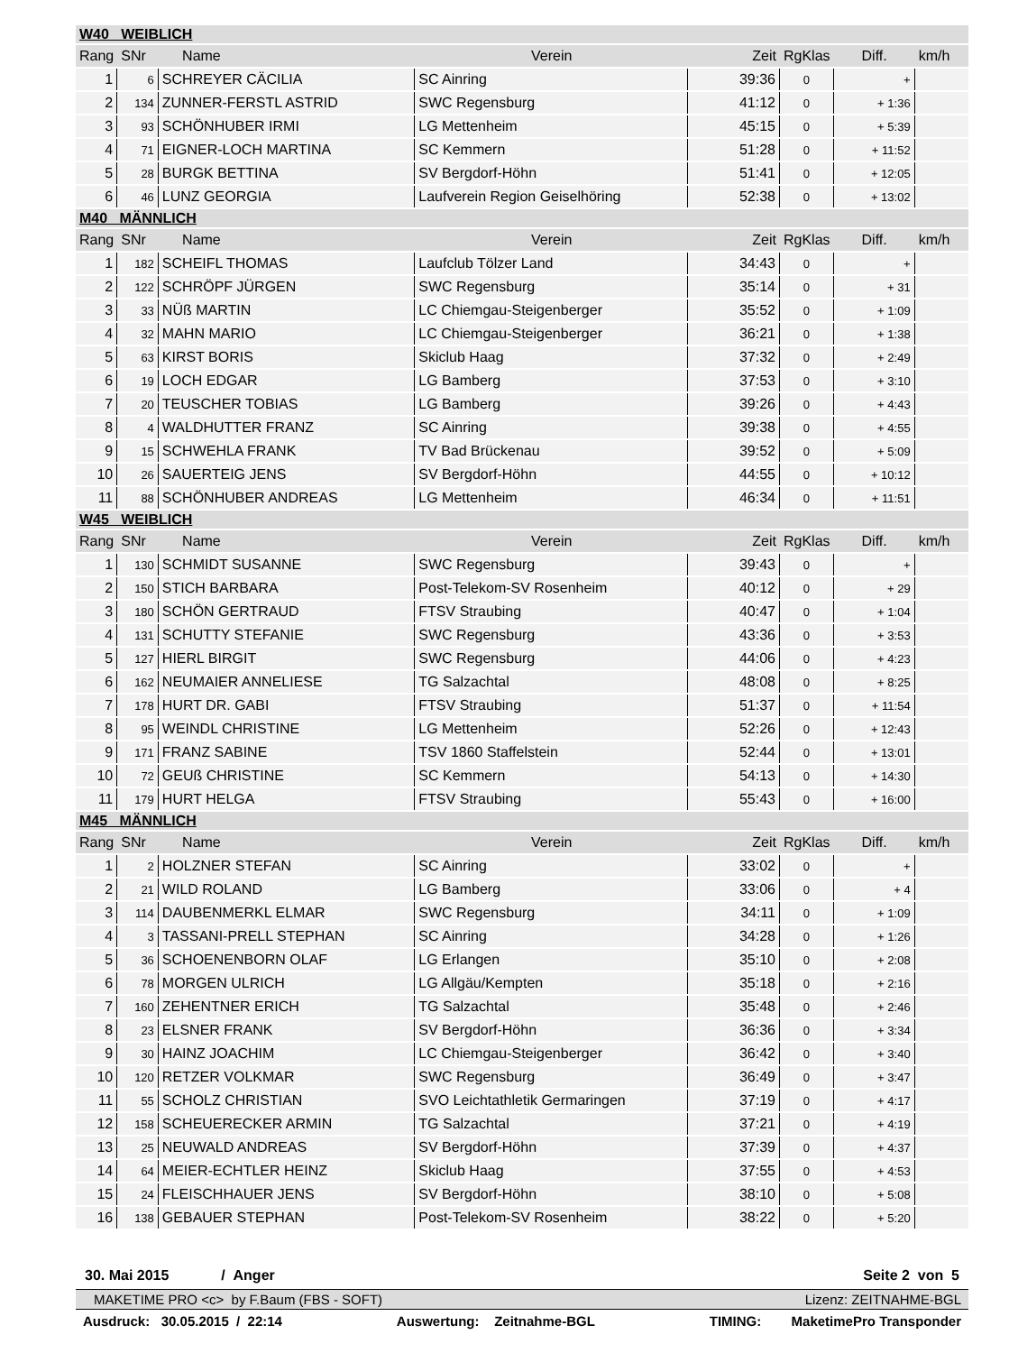| W40 WEIBLICH | | | | | | | |
| Rang | SNr | Name | Verein | Zeit | RgKlas | Diff. | km/h |
| 1 | 6 | SCHREYER CÄCILIA | SC Ainring | 39:36 | 0 | + | |
| 2 | 134 | ZUNNER-FERSTL ASTRID | SWC Regensburg | 41:12 | 0 | + 1:36 | |
| 3 | 93 | SCHÖNHUBER IRMI | LG Mettenheim | 45:15 | 0 | + 5:39 | |
| 4 | 71 | EIGNER-LOCH MARTINA | SC Kemmern | 51:28 | 0 | + 11:52 | |
| 5 | 28 | BURGK BETTINA | SV Bergdorf-Höhn | 51:41 | 0 | + 12:05 | |
| 6 | 46 | LUNZ GEORGIA | Laufverein Region Geiselhöring | 52:38 | 0 | + 13:02 | |
| M40 MÄNNLICH | | | | | | | |
| Rang | SNr | Name | Verein | Zeit | RgKlas | Diff. | km/h |
| 1 | 182 | SCHEIFL THOMAS | Laufclub Tölzer Land | 34:43 | 0 | + | |
| 2 | 122 | SCHRÖPF JÜRGEN | SWC Regensburg | 35:14 | 0 | + 31 | |
| 3 | 33 | NÜß MARTIN | LC Chiemgau-Steigenberger | 35:52 | 0 | + 1:09 | |
| 4 | 32 | MAHN MARIO | LC Chiemgau-Steigenberger | 36:21 | 0 | + 1:38 | |
| 5 | 63 | KIRST BORIS | Skiclub Haag | 37:32 | 0 | + 2:49 | |
| 6 | 19 | LOCH EDGAR | LG Bamberg | 37:53 | 0 | + 3:10 | |
| 7 | 20 | TEUSCHER TOBIAS | LG Bamberg | 39:26 | 0 | + 4:43 | |
| 8 | 4 | WALDHUTTER FRANZ | SC Ainring | 39:38 | 0 | + 4:55 | |
| 9 | 15 | SCHWEHLA FRANK | TV Bad Brückenau | 39:52 | 0 | + 5:09 | |
| 10 | 26 | SAUERTEIG JENS | SV Bergdorf-Höhn | 44:55 | 0 | + 10:12 | |
| 11 | 88 | SCHÖNHUBER ANDREAS | LG Mettenheim | 46:34 | 0 | + 11:51 | |
| W45 WEIBLICH | | | | | | | |
| Rang | SNr | Name | Verein | Zeit | RgKlas | Diff. | km/h |
| 1 | 130 | SCHMIDT SUSANNE | SWC Regensburg | 39:43 | 0 | + | |
| 2 | 150 | STICH BARBARA | Post-Telekom-SV Rosenheim | 40:12 | 0 | + 29 | |
| 3 | 180 | SCHÖN GERTRAUD | FTSV Straubing | 40:47 | 0 | + 1:04 | |
| 4 | 131 | SCHUTTY STEFANIE | SWC Regensburg | 43:36 | 0 | + 3:53 | |
| 5 | 127 | HIERL BIRGIT | SWC Regensburg | 44:06 | 0 | + 4:23 | |
| 6 | 162 | NEUMAIER ANNELIESE | TG Salzachtal | 48:08 | 0 | + 8:25 | |
| 7 | 178 | HURT DR. GABI | FTSV Straubing | 51:37 | 0 | + 11:54 | |
| 8 | 95 | WEINDL CHRISTINE | LG Mettenheim | 52:26 | 0 | + 12:43 | |
| 9 | 171 | FRANZ SABINE | TSV 1860 Staffelstein | 52:44 | 0 | + 13:01 | |
| 10 | 72 | GEUß CHRISTINE | SC Kemmern | 54:13 | 0 | + 14:30 | |
| 11 | 179 | HURT HELGA | FTSV Straubing | 55:43 | 0 | + 16:00 | |
| M45 MÄNNLICH | | | | | | | |
| Rang | SNr | Name | Verein | Zeit | RgKlas | Diff. | km/h |
| 1 | 2 | HOLZNER STEFAN | SC Ainring | 33:02 | 0 | + | |
| 2 | 21 | WILD ROLAND | LG Bamberg | 33:06 | 0 | + 4 | |
| 3 | 114 | DAUBENMERKL ELMAR | SWC Regensburg | 34:11 | 0 | + 1:09 | |
| 4 | 3 | TASSANI-PRELL STEPHAN | SC Ainring | 34:28 | 0 | + 1:26 | |
| 5 | 36 | SCHOENENBORN OLAF | LG Erlangen | 35:10 | 0 | + 2:08 | |
| 6 | 78 | MORGEN ULRICH | LG Allgäu/Kempten | 35:18 | 0 | + 2:16 | |
| 7 | 160 | ZEHENTNER ERICH | TG Salzachtal | 35:48 | 0 | + 2:46 | |
| 8 | 23 | ELSNER FRANK | SV Bergdorf-Höhn | 36:36 | 0 | + 3:34 | |
| 9 | 30 | HAINZ JOACHIM | LC Chiemgau-Steigenberger | 36:42 | 0 | + 3:40 | |
| 10 | 120 | RETZER VOLKMAR | SWC Regensburg | 36:49 | 0 | + 3:47 | |
| 11 | 55 | SCHOLZ CHRISTIAN | SVO Leichtathletik Germaringen | 37:19 | 0 | + 4:17 | |
| 12 | 158 | SCHEUERECKER ARMIN | TG Salzachtal | 37:21 | 0 | + 4:19 | |
| 13 | 25 | NEUWALD ANDREAS | SV Bergdorf-Höhn | 37:39 | 0 | + 4:37 | |
| 14 | 64 | MEIER-ECHTLER HEINZ | Skiclub Haag | 37:55 | 0 | + 4:53 | |
| 15 | 24 | FLEISCHHAUER JENS | SV Bergdorf-Höhn | 38:10 | 0 | + 5:08 | |
| 16 | 138 | GEBAUER STEPHAN | Post-Telekom-SV Rosenheim | 38:22 | 0 | + 5:20 | |
30. Mai 2015 / Anger Seite 2 von 5
MAKETIME PRO <c> by F.Baum (FBS - SOFT) Lizenz: ZEITNAHME-BGL
Ausdruck: 30.05.2015 / 22:14 Auswertung: Zeitnahme-BGL TIMING: MaketimePro Transponder